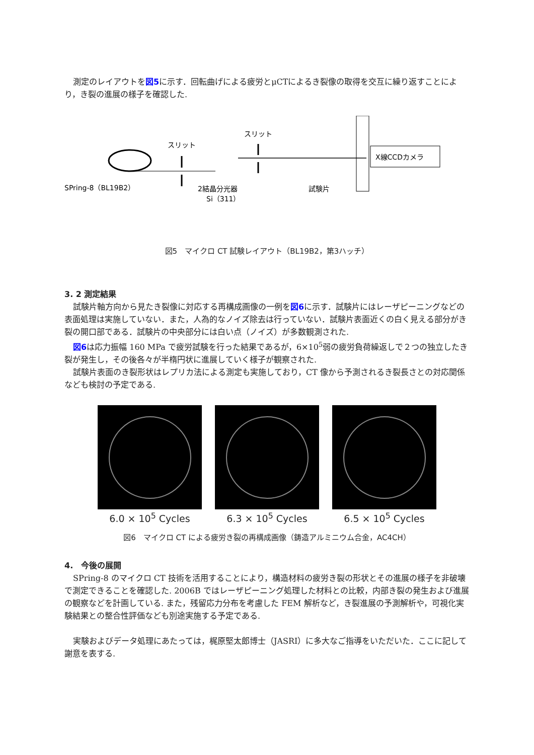測定のレイアウトを図5に示す．回転曲げによる疲労とμCTによるき裂像の取得を交互に繰り返すことにより，き裂の進展の様子を確認した.
スリット
スリット
X線CCDカメラ
SPring-8（BL19B2）
2結晶分光器
Si（311）
試験片
図5　マイクロ CT 試験レイアウト（BL19B2，第3ハッチ）
3. 2 測定結果
試験片軸方向から見たき裂像に対応する再構成画像の一例を図6に示す．試験片にはレーザピーニングなどの表面処理は実施していない．また，人為的なノイズ除去は行っていない．試験片表面近くの白く見える部分がき裂の開口部である．試験片の中央部分には白い点（ノイズ）が多数観測された.
図6は応力振幅 160 MPa で疲労試験を行った結果であるが，6×10<sup>5</sup>弱の疲労負荷繰返しで２つの独立したき裂が発生し，その後各々が半楕円状に進展していく様子が観察された.
試験片表面のき裂形状はレプリカ法による測定も実施しており，CT 像から予測されるき裂長さとの対応関係なども検討の予定である.
6.0 × 10<sup>5</sup> Cycles 6.3 × 10<sup>5</sup> Cycles 6.5 × 10<sup>5</sup> Cycles
図6　マイクロ CT による疲労き裂の再構成画像（鋳造アルミニウム合金，AC4CH）
4.　今後の展開
SPring-8 のマイクロ CT 技術を活用することにより，構造材料の疲労き裂の形状とその進展の様子を非破壊で測定できることを確認した. 2006B ではレーザピーニング処理した材料との比較，内部き裂の発生および進展の観察などを計画している. また，残留応力分布を考慮した FEM 解析など，き裂進展の予測解析や，可視化実験結果との整合性評価なども別途実施する予定である.
実験およびデータ処理にあたっては，梶原堅太郎博士（JASRI）に多大なご指導をいただいた．ここに記して謝意を表する.